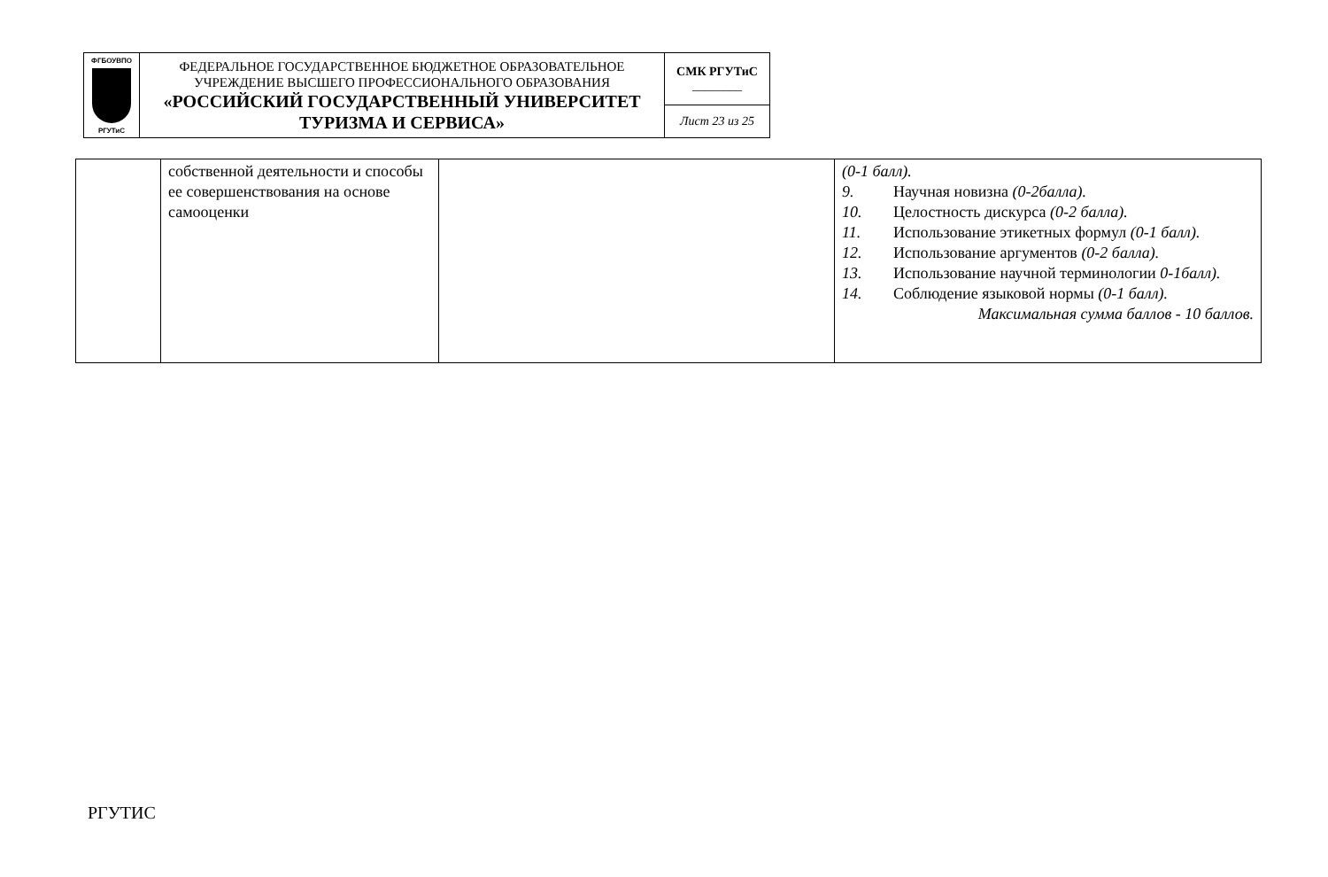| ФГБОУВПО РГУТиС | ФЕДЕРАЛЬНОЕ ГОСУДАРСТВЕННОЕ БЮДЖЕТНОЕ ОБРАЗОВАТЕЛЬНОЕ УЧРЕЖДЕНИЕ ВЫСШЕГО ПРОФЕССИОНАЛЬНОГО ОБРАЗОВАНИЯ «РОССИЙСКИЙ ГОСУДАРСТВЕННЫЙ УНИВЕРСИТЕТ ТУРИЗМА И СЕРВИСА» | СМК РГУТиС ________ |
| | | Лист 23 из 25 |
| | собственной деятельности и способы ее совершенствования на основе самооценки | | (0-1 балл). 9. Научная новизна (0-2балла). 10. Целостность дискурса (0-2 балла). 11. Использование этикетных формул (0-1 балл). 12. Использование аргументов (0-2 балла). 13. Использование научной терминологии 0-1балл). 14. Соблюдение языковой нормы (0-1 балл). Максимальная сумма баллов - 10 баллов. |
РГУТИС